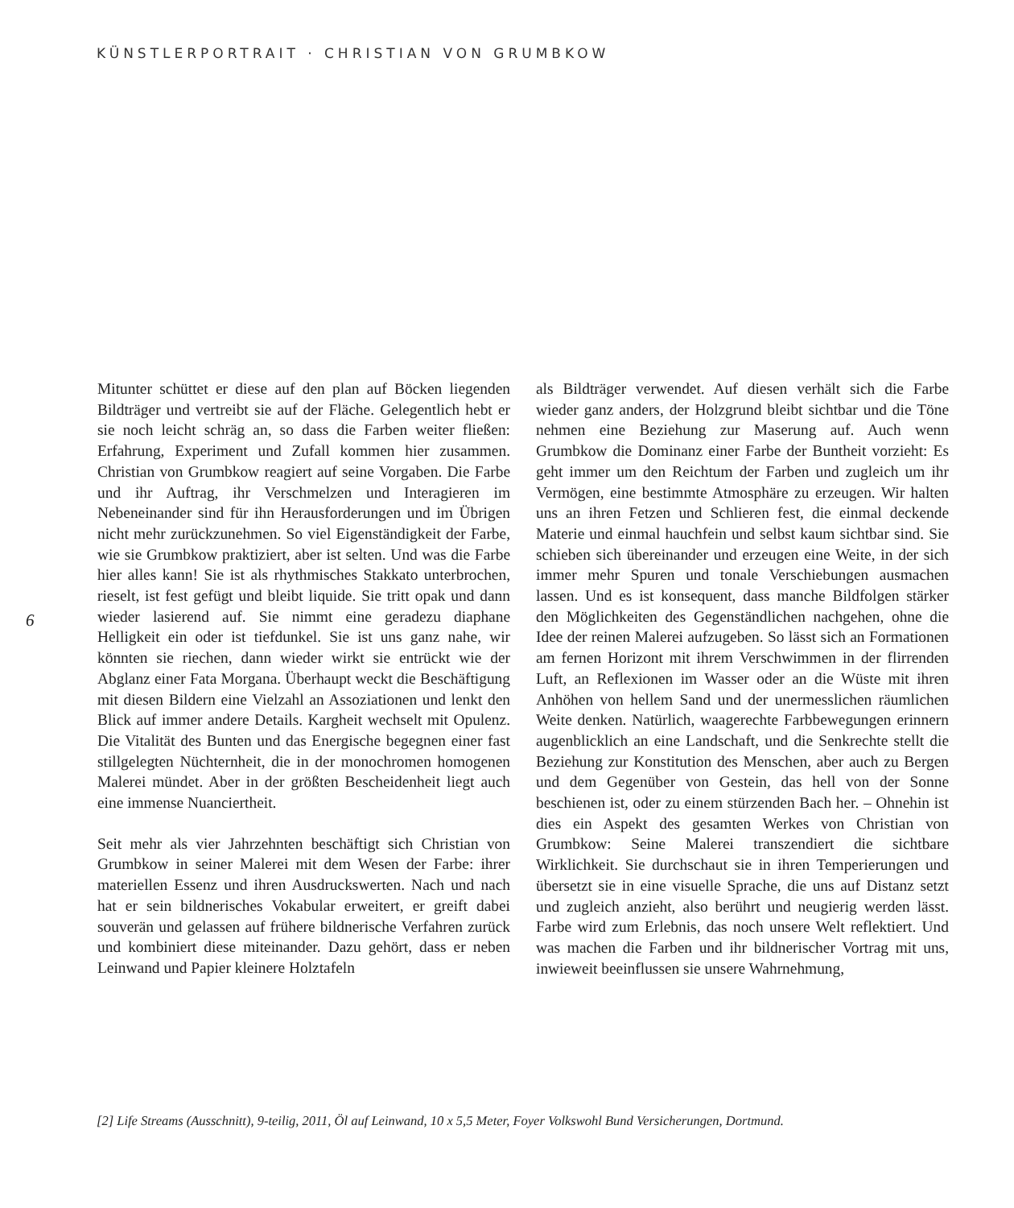KÜNSTLERPORTRAIT · CHRISTIAN VON GRUMBKOW
6
Mitunter schüttet er diese auf den plan auf Böcken liegenden Bildträger und vertreibt sie auf der Fläche. Gelegentlich hebt er sie noch leicht schräg an, so dass die Farben weiter fließen: Erfahrung, Experiment und Zufall kommen hier zusammen. Christian von Grumbkow reagiert auf seine Vorgaben. Die Farbe und ihr Auftrag, ihr Verschmelzen und Interagieren im Nebeneinander sind für ihn Herausforderungen und im Übrigen nicht mehr zurückzunehmen. So viel Eigenständigkeit der Farbe, wie sie Grumbkow praktiziert, aber ist selten. Und was die Farbe hier alles kann! Sie ist als rhythmisches Stakkato unterbrochen, rieselt, ist fest gefügt und bleibt liquide. Sie tritt opak und dann wieder lasierend auf. Sie nimmt eine geradezu diaphane Helligkeit ein oder ist tiefdunkel. Sie ist uns ganz nahe, wir könnten sie riechen, dann wieder wirkt sie entrückt wie der Abglanz einer Fata Morgana. Überhaupt weckt die Beschäftigung mit diesen Bildern eine Vielzahl an Assoziationen und lenkt den Blick auf immer andere Details. Kargheit wechselt mit Opulenz. Die Vitalität des Bunten und das Energische begegnen einer fast stillgelegten Nüchternheit, die in der monochromen homogenen Malerei mündet. Aber in der größten Bescheidenheit liegt auch eine immense Nuanciertheit.
Seit mehr als vier Jahrzehnten beschäftigt sich Christian von Grumbkow in seiner Malerei mit dem Wesen der Farbe: ihrer materiellen Essenz und ihren Ausdruckswerten. Nach und nach hat er sein bildnerisches Vokabular erweitert, er greift dabei souverän und gelassen auf frühere bildnerische Verfahren zurück und kombiniert diese miteinander. Dazu gehört, dass er neben Leinwand und Papier kleinere Holztafeln
als Bildträger verwendet. Auf diesen verhält sich die Farbe wieder ganz anders, der Holzgrund bleibt sichtbar und die Töne nehmen eine Beziehung zur Maserung auf. Auch wenn Grumbkow die Dominanz einer Farbe der Buntheit vorzieht: Es geht immer um den Reichtum der Farben und zugleich um ihr Vermögen, eine bestimmte Atmosphäre zu erzeugen. Wir halten uns an ihren Fetzen und Schlieren fest, die einmal deckende Materie und einmal hauchfein und selbst kaum sichtbar sind. Sie schieben sich übereinander und erzeugen eine Weite, in der sich immer mehr Spuren und tonale Verschiebungen ausmachen lassen. Und es ist konsequent, dass manche Bildfolgen stärker den Möglichkeiten des Gegenständlichen nachgehen, ohne die Idee der reinen Malerei aufzugeben. So lässt sich an Formationen am fernen Horizont mit ihrem Verschwimmen in der flirrenden Luft, an Reflexionen im Wasser oder an die Wüste mit ihren Anhöhen von hellem Sand und der unermesslichen räumlichen Weite denken. Natürlich, waagerechte Farbbewegungen erinnern augenblicklich an eine Landschaft, und die Senkrechte stellt die Beziehung zur Konstitution des Menschen, aber auch zu Bergen und dem Gegenüber von Gestein, das hell von der Sonne beschienen ist, oder zu einem stürzenden Bach her. – Ohnehin ist dies ein Aspekt des gesamten Werkes von Christian von Grumbkow: Seine Malerei transzendiert die sichtbare Wirklichkeit. Sie durchschaut sie in ihren Temperierungen und übersetzt sie in eine visuelle Sprache, die uns auf Distanz setzt und zugleich anzieht, also berührt und neugierig werden lässt. Farbe wird zum Erlebnis, das noch unsere Welt reflektiert. Und was machen die Farben und ihr bildnerischer Vortrag mit uns, inwieweit beeinflussen sie unsere Wahrnehmung,
[2] Life Streams (Ausschnitt), 9-teilig, 2011, Öl auf Leinwand, 10 x 5,5 Meter, Foyer Volkswohl Bund Versicherungen, Dortmund.